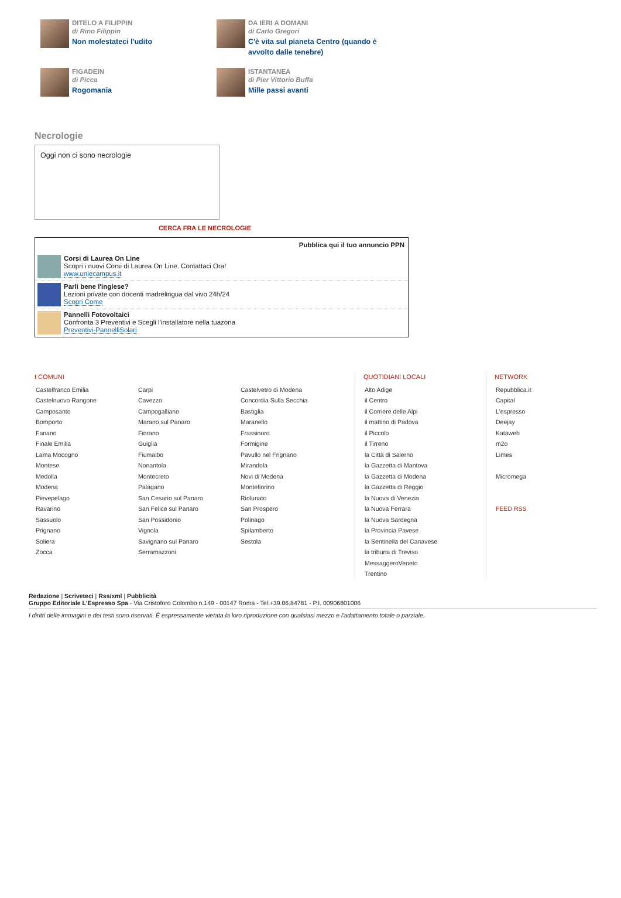DITELO A FILIPPIN
di Rino Filippin
Non molestateci l'udito
DA IERI A DOMANI
di Carlo Gregori
C'è vita sul pianeta Centro (quando è avvolto dalle tenebre)
FIGADEIN
di Picca
Rogomania
ISTANTANEA
di Pier Vittorio Buffa
Mille passi avanti
Necrologie
Oggi non ci sono necrologie
CERCA FRA LE NECROLOGIE
Pubblica qui il tuo annuncio PPN
Corsi di Laurea On Line
Scopri i nuovi Corsi di Laurea On Line. Contattaci Ora!
www.uniecampus.it
Parli bene l'inglese?
Lezioni private con docenti madrelingua dal vivo 24h/24
Scopri Come
Pannelli Fotovoltaici
Confronta 3 Preventivi e Scegli l'installatore nella tuazona
Preventivi-PannelliSolari
I COMUNI
Castelfranco Emilia
Castelnuovo Rangone
Camposanto
Bomporto
Fanano
Finale Emilia
Lama Mocogno
Montese
Medolla
Modena
Pievepelago
Ravarino
Sassuolo
Prignano
Soliera
Zocca
Carpi
Cavezzo
Campogalliano
Marano sul Panaro
Fiorano
Guiglia
Fiumalbo
Nonantola
Montecreto
Palagano
San Cesario sul Panaro
San Felice sul Panaro
San Possidonio
Vignola
Savignano sul Panaro
Serramazzoni
Castelvetro di Modena
Concordia Sulla Secchia
Bastiglia
Maranello
Frassinoro
Formigine
Pavullo nel Frignano
Mirandola
Novi di Modena
Montefiorino
Riolunato
San Prospero
Polinago
Spilamberto
Sestola
QUOTIDIANI LOCALI
Alto Adige
il Centro
il Corriere delle Alpi
il mattino di Padova
il Piccolo
il Tirreno
la Città di Salerno
la Gazzetta di Mantova
la Gazzetta di Modena
la Gazzetta di Reggio
la Nuova di Venezia
la Nuova Ferrara
la Nuova Sardegna
la Provincia Pavese
la Sentinella del Canavese
la tribuna di Treviso
MessaggeroVeneto
Trentino
NETWORK
Repubblica.it
Capital
L'espresso
Deejay
Kataweb
m2o
Limes
Micromega
FEED RSS
Redazione | Scriveteci | Rss/xml | Pubblicità
Gruppo Editoriale L'Espresso Spa - Via Cristoforo Colombo n.149 - 00147 Roma - Tel:+39.06.84781 - P.I. 00906801006
I diritti delle immagini e dei testi sono riservati. È espressamente vietata la loro riproduzione con qualsiasi mezzo e l'adattamento totale o parziale.